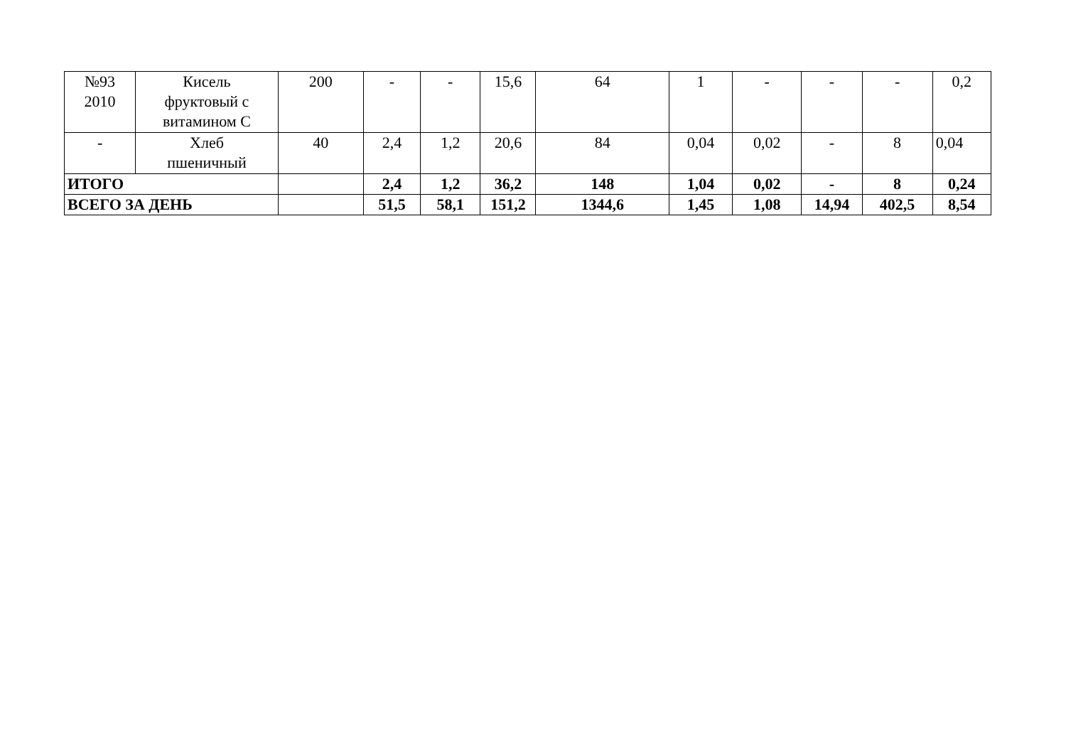| №93 2010 | Кисель фруктовый с витамином С | 200 | - | - | 15,6 | 64 | 1 | - | - | - | 0,2 |
| - | Хлеб пшеничный | 40 | 2,4 | 1,2 | 20,6 | 84 | 0,04 | 0,02 | - | 8 | 0,04 |
| ИТОГО | | | 2,4 | 1,2 | 36,2 | 148 | 1,04 | 0,02 | - | 8 | 0,24 |
| ВСЕГО ЗА ДЕНЬ | | | 51,5 | 58,1 | 151,2 | 1344,6 | 1,45 | 1,08 | 14,94 | 402,5 | 8,54 |